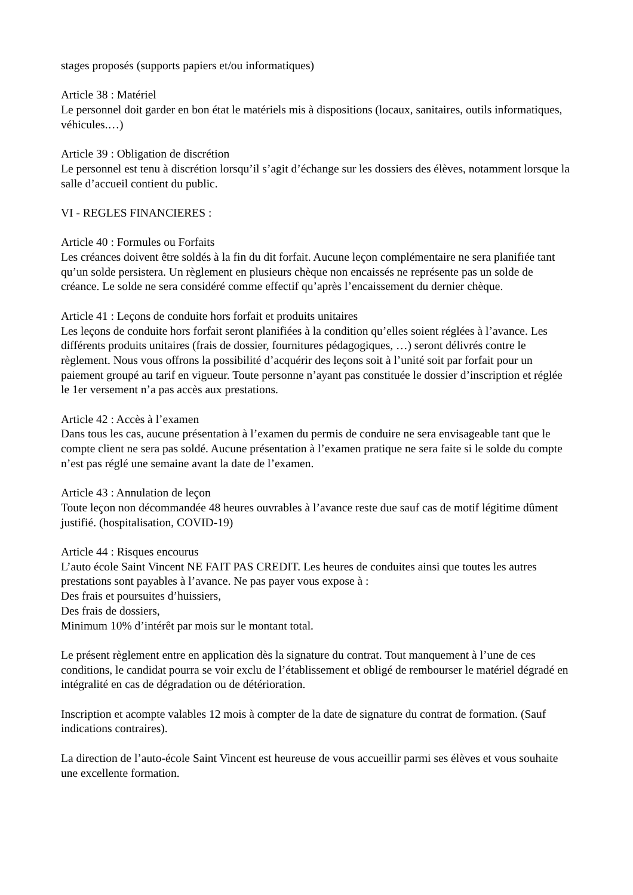stages proposés (supports papiers et/ou informatiques)
Article 38 : Matériel
Le personnel doit garder en bon état le matériels mis à dispositions (locaux, sanitaires, outils informatiques, véhicules.…)
Article 39 : Obligation de discrétion
Le personnel est tenu à discrétion lorsqu’il s’agit d’échange sur les dossiers des élèves, notamment lorsque la salle d’accueil contient du public.
VI - REGLES FINANCIERES :
Article 40 : Formules ou Forfaits
Les créances doivent être soldés à la fin du dit forfait. Aucune leçon complémentaire ne sera planifiée tant qu’un solde persistera. Un règlement en plusieurs chèque non encaissés ne représente pas un solde de créance. Le solde ne sera considéré comme effectif qu’après l’encaissement du dernier chèque.
Article 41 : Leçons de conduite hors forfait et produits unitaires
Les leçons de conduite hors forfait seront planifiées à la condition qu’elles soient réglées à l’avance. Les différents produits unitaires (frais de dossier, fournitures pédagogiques, …) seront délivrés contre le règlement. Nous vous offrons la possibilité d’acquérir des leçons soit à l’unité soit par forfait pour un paiement groupé au tarif en vigueur. Toute personne n’ayant pas constituée le dossier d’inscription et réglée le 1er versement n’a pas accès aux prestations.
Article 42 : Accès à l’examen
Dans tous les cas, aucune présentation à l’examen du permis de conduire ne sera envisageable tant que le compte client ne sera pas soldé. Aucune présentation à l’examen pratique ne sera faite si le solde du compte n’est pas réglé une semaine avant la date de l’examen.
Article 43 : Annulation de leçon
Toute leçon non décommandée 48 heures ouvrables à l’avance reste due sauf cas de motif légitime dûment justifié. (hospitalisation, COVID-19)
Article 44 : Risques encourus
L’auto école Saint Vincent NE FAIT PAS CREDIT. Les heures de conduites ainsi que toutes les autres prestations sont payables à l’avance. Ne pas payer vous expose à :
Des frais et poursuites d’huissiers,
Des frais de dossiers,
Minimum 10% d’intérêt par mois sur le montant total.
Le présent règlement entre en application dès la signature du contrat. Tout manquement à l’une de ces conditions, le candidat pourra se voir exclu de l’établissement et obligé de rembourser le matériel dégradé en intégralité en cas de dégradation ou de détérioration.
Inscription et acompte valables 12 mois à compter de la date de signature du contrat de formation. (Sauf indications contraires).
La direction de l’auto-école Saint Vincent est heureuse de vous accueillir parmi ses élèves et vous souhaite une excellente formation.